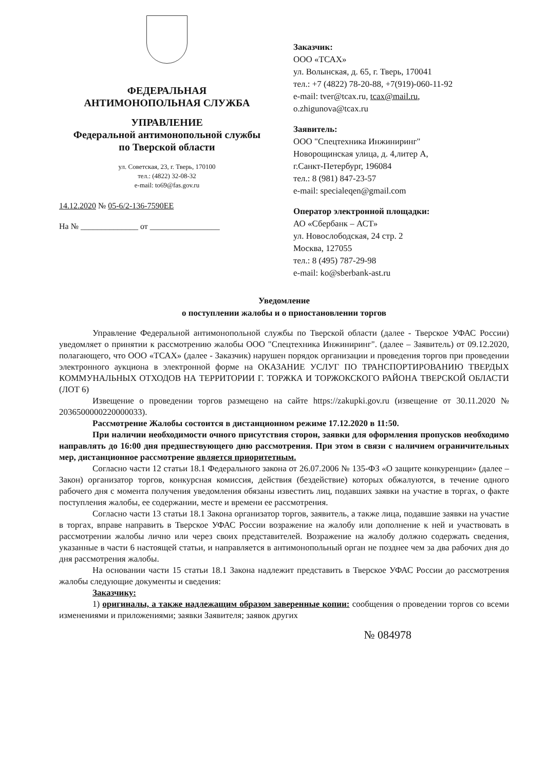ФЕДЕРАЛЬНАЯ
АНТИМОНОПОЛЬНАЯ СЛУЖБА
УПРАВЛЕНИЕ
Федеральной антимонопольной службы
по Тверской области
ул. Советская, 23, г. Тверь, 170100
тел.: (4822) 32-08-32
e-mail: to69@fas.gov.ru
14.12.2020 № 05-6/2-136-7590ЕЕ
На № ______________ от _________________
Заказчик:
ООО «ТСАХ»
ул. Волынская, д. 65, г. Тверь, 170041
тел.: +7 (4822) 78-20-88, +7(919)-060-11-92
e-mail: tver@tcax.ru, tcax@mail.ru,
o.zhigunova@tcax.ru
Заявитель:
ООО "Спецтехника Инжиниринг"
Новорощинская улица, д. 4,литер А,
г.Санкт-Петербург, 196084
тел.: 8 (981) 847-23-57
e-mail: specialeqen@gmail.com
Оператор электронной площадки:
АО «Сбербанк – АСТ»
ул. Новослободская, 24 стр. 2
Москва, 127055
тел.: 8 (495) 787-29-98
e-mail: ko@sberbank-ast.ru
Уведомление
о поступлении жалобы и о приостановлении торгов
Управление Федеральной антимонопольной службы по Тверской области (далее - Тверское УФАС России) уведомляет о принятии к рассмотрению жалобы ООО "Спецтехника Инжиниринг". (далее – Заявитель) от 09.12.2020, полагающего, что ООО «ТСАХ» (далее - Заказчик) нарушен порядок организации и проведения торгов при проведении электронного аукциона в электронной форме на ОКАЗАНИЕ УСЛУГ ПО ТРАНСПОРТИРОВАНИЮ ТВЕРДЫХ КОММУНАЛЬНЫХ ОТХОДОВ НА ТЕРРИТОРИИ Г. ТОРЖКА И ТОРЖОКСКОГО РАЙОНА ТВЕРСКОЙ ОБЛАСТИ (ЛОТ 6)
Извещение о проведении торгов размещено на сайте https://zakupki.gov.ru (извещение от 30.11.2020 № 2036500000220000033).
Рассмотрение Жалобы состоится в дистанционном режиме 17.12.2020 в 11:50.
При наличии необходимости очного присутствия сторон, заявки для оформления пропусков необходимо направлять до 16:00 дня предшествующего дню рассмотрения. При этом в связи с наличием ограничительных мер, дистанционное рассмотрение является приоритетным.
Согласно части 12 статьи 18.1 Федерального закона от 26.07.2006 № 135-ФЗ «О защите конкуренции» (далее – Закон) организатор торгов, конкурсная комиссия, действия (бездействие) которых обжалуются, в течение одного рабочего дня с момента получения уведомления обязаны известить лиц, подавших заявки на участие в торгах, о факте поступления жалобы, ее содержании, месте и времени ее рассмотрения.
Согласно части 13 статьи 18.1 Закона организатор торгов, заявитель, а также лица, подавшие заявки на участие в торгах, вправе направить в Тверское УФАС России возражение на жалобу или дополнение к ней и участвовать в рассмотрении жалобы лично или через своих представителей. Возражение на жалобу должно содержать сведения, указанные в части 6 настоящей статьи, и направляется в антимонопольный орган не позднее чем за два рабочих дня до дня рассмотрения жалобы.
На основании части 15 статьи 18.1 Закона надлежит представить в Тверское УФАС России до рассмотрения жалобы следующие документы и сведения:
Заказчику:
1) оригиналы, а также надлежащим образом заверенные копии: сообщения о проведении торгов со всеми изменениями и приложениями; заявки Заявителя; заявок других
№ 084978